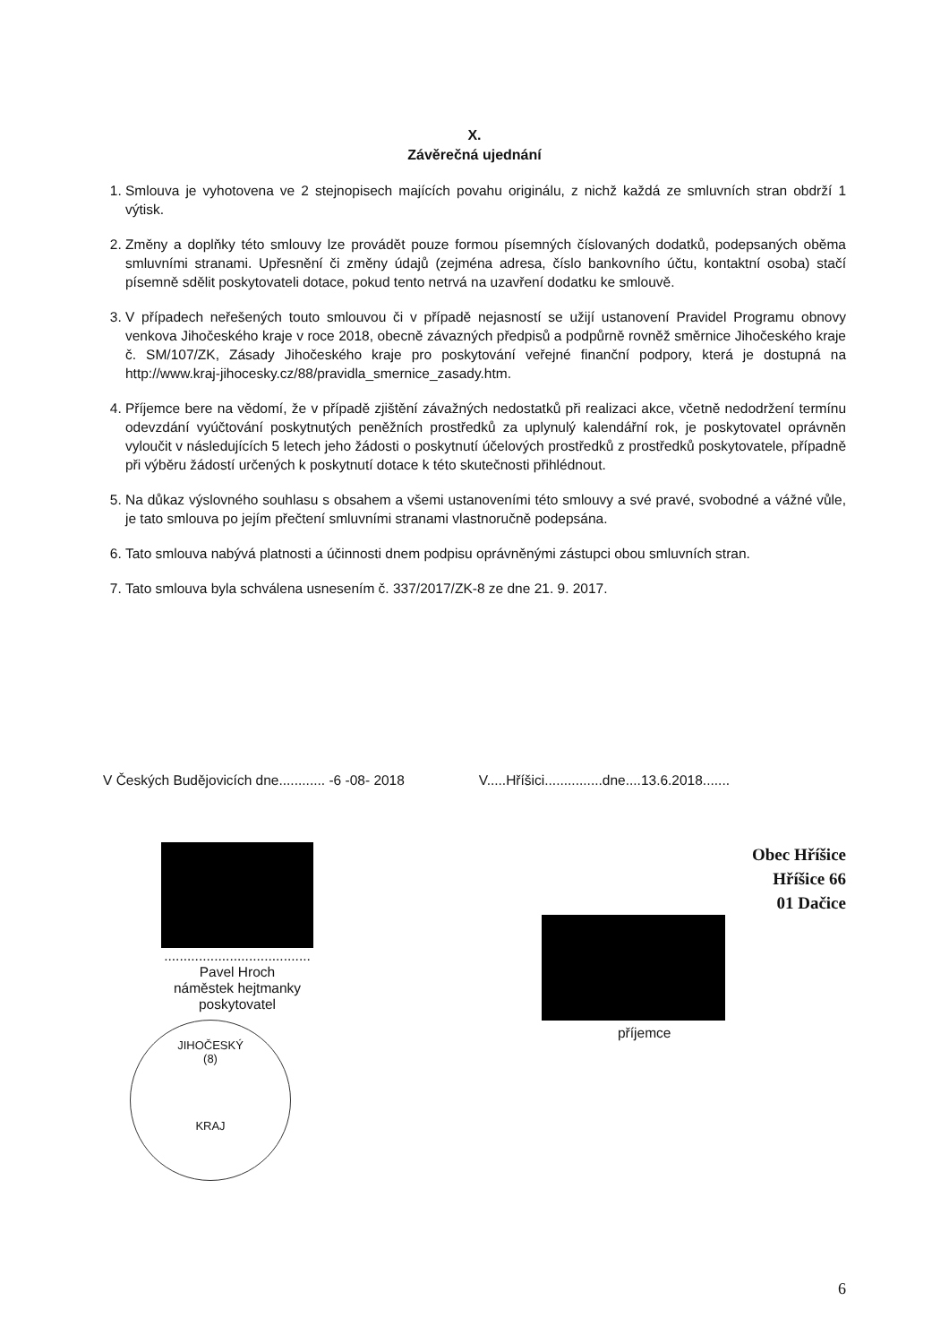X.
Závěrečná ujednání
1. Smlouva je vyhotovena ve 2 stejnopisech majících povahu originálu, z nichž každá ze smluvních stran obdrží 1 výtisk.
2. Změny a doplňky této smlouvy lze provádět pouze formou písemných číslovaných dodatků, podepsaných oběma smluvními stranami. Upřesnění či změny údajů (zejména adresa, číslo bankovního účtu, kontaktní osoba) stačí písemně sdělit poskytovateli dotace, pokud tento netrvá na uzavření dodatku ke smlouvě.
3. V případech neřešených touto smlouvou či v případě nejasností se užijí ustanovení Pravidel Programu obnovy venkova Jihočeského kraje v roce 2018, obecně závazných předpisů a podpůrně rovněž směrnice Jihočeského kraje č. SM/107/ZK, Zásady Jihočeského kraje pro poskytování veřejné finanční podpory, která je dostupná na http://www.kraj-jihocesky.cz/88/pravidla_smernice_zasady.htm.
4. Příjemce bere na vědomí, že v případě zjištění závažných nedostatků při realizaci akce, včetně nedodržení termínu odevzdání vyúčtování poskytnutých peněžních prostředků za uplynulý kalendářní rok, je poskytovatel oprávněn vyloučit v následujících 5 letech jeho žádosti o poskytnutí účelových prostředků z prostředků poskytovatele, případně při výběru žádostí určených k poskytnutí dotace k této skutečnosti přihlédnout.
5. Na důkaz výslovného souhlasu s obsahem a všemi ustanoveními této smlouvy a své pravé, svobodné a vážné vůle, je tato smlouva po jejím přečtení smluvními stranami vlastnoručně podepsána.
6. Tato smlouva nabývá platnosti a účinnosti dnem podpisu oprávněnými zástupci obou smluvních stran.
7. Tato smlouva byla schválena usnesením č. 337/2017/ZK-8 ze dne 21. 9. 2017.
V Českých Budějovicích dne............ -6 -08- 2018
V.....Hříšici...............dne....13.6.2018.......
......................................
Pavel Hroch
náměstek hejtmanky
poskytovatel
JIHOČESKÝ
(8)
KRAJ
Obec Hříšice
Hříšice 66
01 Dačice
příjemce
6